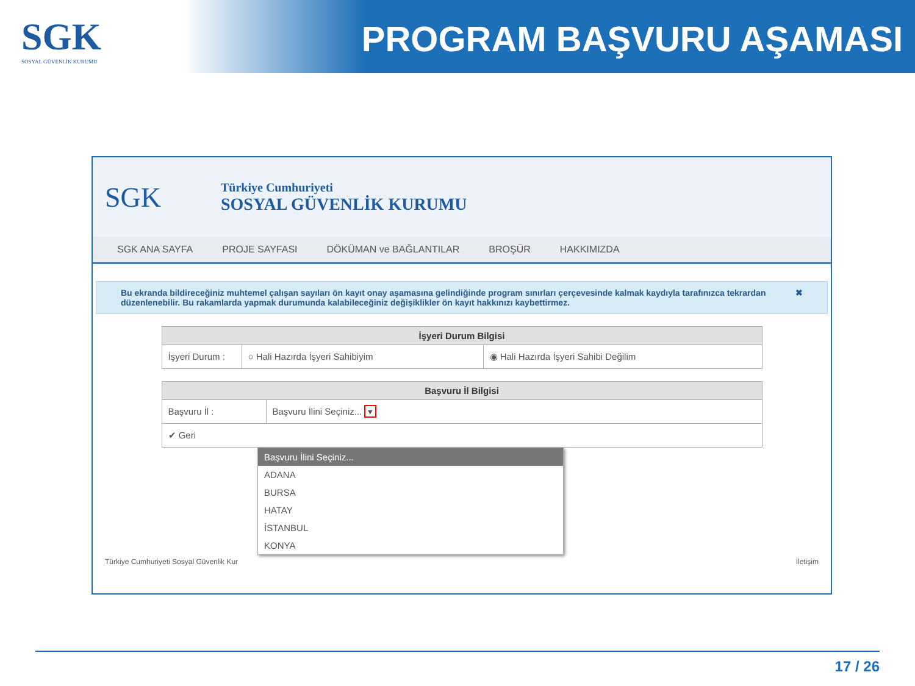SGK
SOSYAL GÜVENLİK KURUMU
PROGRAM BAŞVURU AŞAMASI
SGK
Türkiye Cumhuriyeti
SOSYAL GÜVENLİK KURUMU
SGK ANA SAYFA PROJE SAYFASI DÖKÜMAN ve BAĞLANTILAR BROŞÜR HAKKIMIZDA
Bu ekranda bildireceğiniz muhtemel çalışan sayıları ön kayıt onay aşamasına gelindiğinde program sınırları çerçevesinde kalmak kaydıyla tarafınızca tekrardan düzenlenebilir. Bu rakamlarda yapmak durumunda kalabileceğiniz değişiklikler ön kayıt hakkınızı kaybettirmez. ✖
| İşyeri Durum Bilgisi | | |
| --- | --- | --- |
| İşyeri Durum : | ○ Hali Hazırda İşyeri Sahibiyim | ◉ Hali Hazırda İşyeri Sahibi Değilim |
| Başvuru İl Bilgisi | |
| --- | --- |
| Başvuru İl : | Başvuru İlini Seçiniz... ▾ |
| ✔ Geri | |
Başvuru İlini Seçiniz...
ADANA
BURSA
HATAY
İSTANBUL
KONYA
Türkiye Cumhuriyeti Sosyal Güvenlik Kur İletişim
17 / 26